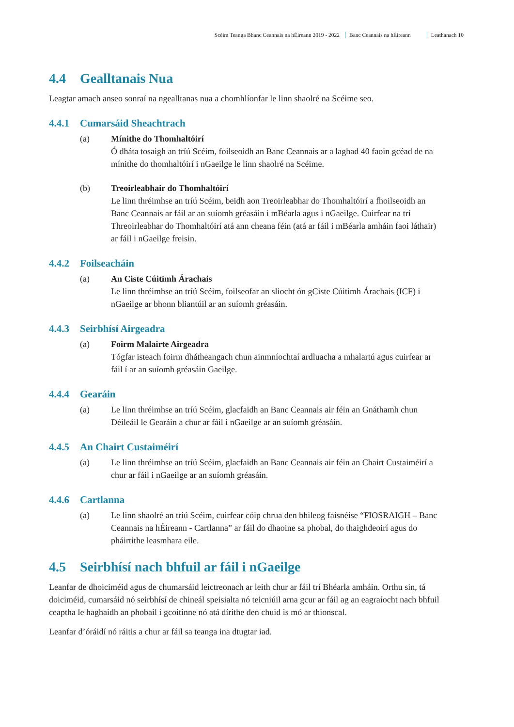Scéim Teanga Bhanc Ceannais na hÉireann 2019 - 2022 Banc Ceannais na hÉireann Leathanach 10
4.4 Gealltanais Nua
Leagtar amach anseo sonraí na ngealltanas nua a chomhlíonfar le linn shaolré na Scéime seo.
4.4.1 Cumarsáid Sheachtrach
(a) Mínithe do Thomhaltóirí
Ó dháta tosaigh an tríú Scéim, foilseoidh an Banc Ceannais ar a laghad 40 faoin gcéad de na mínithe do thomhaltóirí i nGaeilge le linn shaolré na Scéime.
(b) Treoirleabhair do Thomhaltóirí
Le linn thréimhse an tríú Scéim, beidh aon Treoirleabhar do Thomhaltóirí a fhoilseoidh an Banc Ceannais ar fáil ar an suíomh gréasáin i mBéarla agus i nGaeilge. Cuirfear na trí Threoirleabhar do Thomhaltóirí atá ann cheana féin (atá ar fáil i mBéarla amháin faoi láthair) ar fáil i nGaeilge freisin.
4.4.2 Foilseacháin
(a) An Ciste Cúitimh Árachais
Le linn thréimhse an tríú Scéim, foilseofar an sliocht ón gCiste Cúitimh Árachais (ICF) i nGaeilge ar bhonn bliantúil ar an suíomh gréasáin.
4.4.3 Seirbhísí Airgeadra
(a) Foirm Malairte Airgeadra
Tógfar isteach foirm dhátheangach chun ainmníochtaí ardluacha a mhalartú agus cuirfear ar fáil í ar an suíomh gréasáin Gaeilge.
4.4.4 Gearáin
(a) Le linn thréimhse an tríú Scéim, glacfaidh an Banc Ceannais air féin an Gnáthamh chun Déileáil le Gearáin a chur ar fáil i nGaeilge ar an suíomh gréasáin.
4.4.5 An Chairt Custaiméirí
(a) Le linn thréimhse an tríú Scéim, glacfaidh an Banc Ceannais air féin an Chairt Custaiméirí a chur ar fáil i nGaeilge ar an suíomh gréasáin.
4.4.6 Cartlanna
(a) Le linn shaolré an tríú Scéim, cuirfear cóip chrua den bhileog faisnéise “FIOSRAIGH – Banc Ceannais na hÉireann - Cartlanna” ar fáil do dhaoine sa phobal, do thaighdeoirí agus do pháirtithe leasmhara eile.
4.5 Seirbhísí nach bhfuil ar fáil i nGaeilge
Leanfar de dhoiciméid agus de chumarsáid leictreonach ar leith chur ar fáil trí Bhéarla amháin. Orthu sin, tá doiciméid, cumarsáid nó seirbhísí de chineál speisialta nó teicniúil arna gcur ar fáil ag an eagraíocht nach bhfuil ceaptha le haghaidh an phobail i gcoitinne nó atá dírithe den chuid is mó ar thionscal.
Leanfar d’óráidí nó ráitis a chur ar fáil sa teanga ina dtugtar iad.